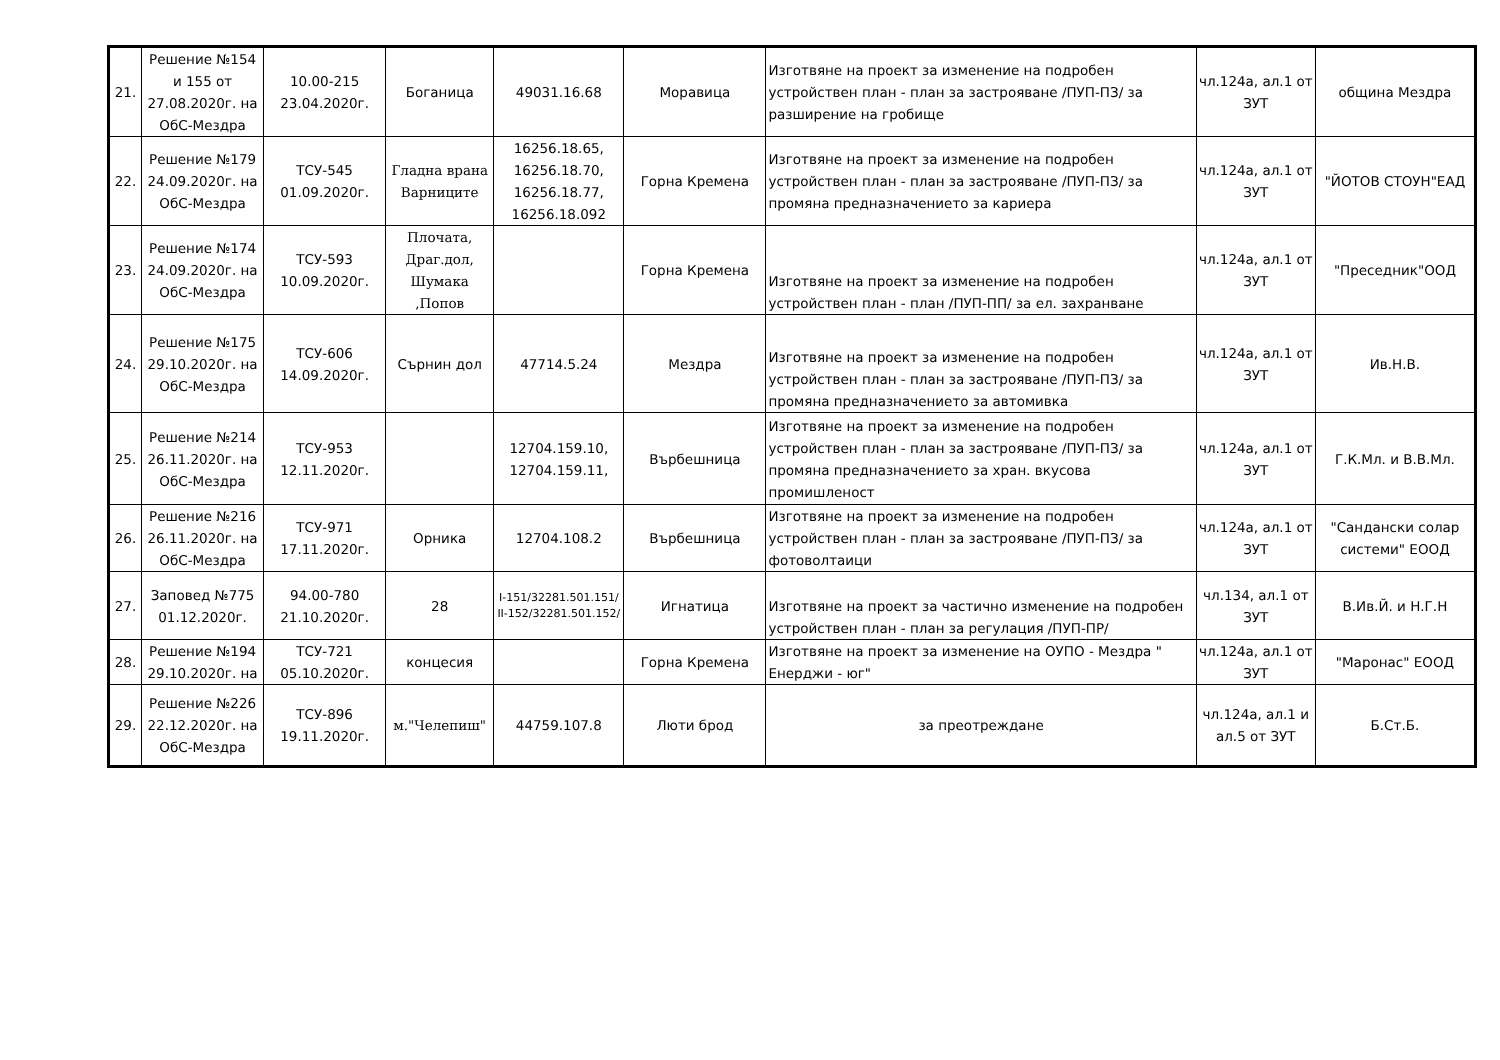| 21. | Решение №154 и 155 от 27.08.2020г. на ОбС-Мездра | 10.00-215 23.04.2020г. | Боганица | 49031.16.68 | Моравица | Изготвяне на проект за изменение на подробен устройствен план - план за застрояване /ПУП-ПЗ/ за разширение на гробище | чл.124а, ал.1 от ЗУТ | община Мездра |
| 22. | Решение №179 24.09.2020г. на ОбС-Мездра | ТСУ-545 01.09.2020г. | Гладна врана Варниците | 16256.18.65, 16256.18.70, 16256.18.77, 16256.18.092 | Горна Кремена | Изготвяне на проект за изменение на подробен устройствен план - план за застрояване /ПУП-ПЗ/ за промяна предназначението за кариера | чл.124а, ал.1 от ЗУТ | "ЙОТОВ СТОУН"ЕАД |
| 23. | Решение №174 24.09.2020г. на ОбС-Мездра | ТСУ-593 10.09.2020г. | Плочата, Драг.дол, Шумака ,Попов | | Горна Кремена | Изготвяне на проект за изменение на подробен устройствен план - план /ПУП-ПП/ за ел. захранване | чл.124а, ал.1 от ЗУТ | "Преседник"ООД |
| 24. | Решение №175 29.10.2020г. на ОбС-Мездра | ТСУ-606 14.09.2020г. | Сърнин дол | 47714.5.24 | Мездра | Изготвяне на проект за изменение на подробен устройствен план - план за застрояване /ПУП-ПЗ/ за промяна предназначението за автомивка | чл.124а, ал.1 от ЗУТ | Ив.Н.В. |
| 25. | Решение №214 26.11.2020г. на ОбС-Мездра | ТСУ-953 12.11.2020г. | | 12704.159.10, 12704.159.11, | Върбешница | Изготвяне на проект за изменение на подробен устройствен план - план за застрояване /ПУП-ПЗ/ за промяна предназначението за хран. вкусова промишленост | чл.124а, ал.1 от ЗУТ | Г.К.Мл. и В.В.Мл. |
| 26. | Решение №216 26.11.2020г. на ОбС-Мездра | ТСУ-971 17.11.2020г. | Орника | 12704.108.2 | Върбешница | Изготвяне на проект за изменение на подробен устройствен план - план за застрояване /ПУП-ПЗ/ за фотоволтаици | чл.124а, ал.1 от ЗУТ | "Сандански солар системи" ЕООД |
| 27. | Заповед №775 01.12.2020г. | 94.00-780 21.10.2020г. | 28 | I-151/32281.501.151/ II-152/32281.501.152/ | Игнатица | Изготвяне на проект за частично изменение на подробен устройствен план - план за регулация /ПУП-ПР/ | чл.134, ал.1 от ЗУТ | В.Ив.Й. и Н.Г.Н |
| 28. | Решение №194 29.10.2020г. на | ТСУ-721 05.10.2020г. | концесия | | Горна Кремена | Изготвяне на проект за изменение на ОУПО - Мездра " Енерджи - юг" | чл.124а, ал.1 от ЗУТ | "Маронас" ЕООД |
| 29. | Решение №226 22.12.2020г. на ОбС-Мездра | ТСУ-896 19.11.2020г. | м."Челепиш" | 44759.107.8 | Люти брод | за преотреждане | чл.124а, ал.1 и ал.5 от ЗУТ | Б.Ст.Б. |